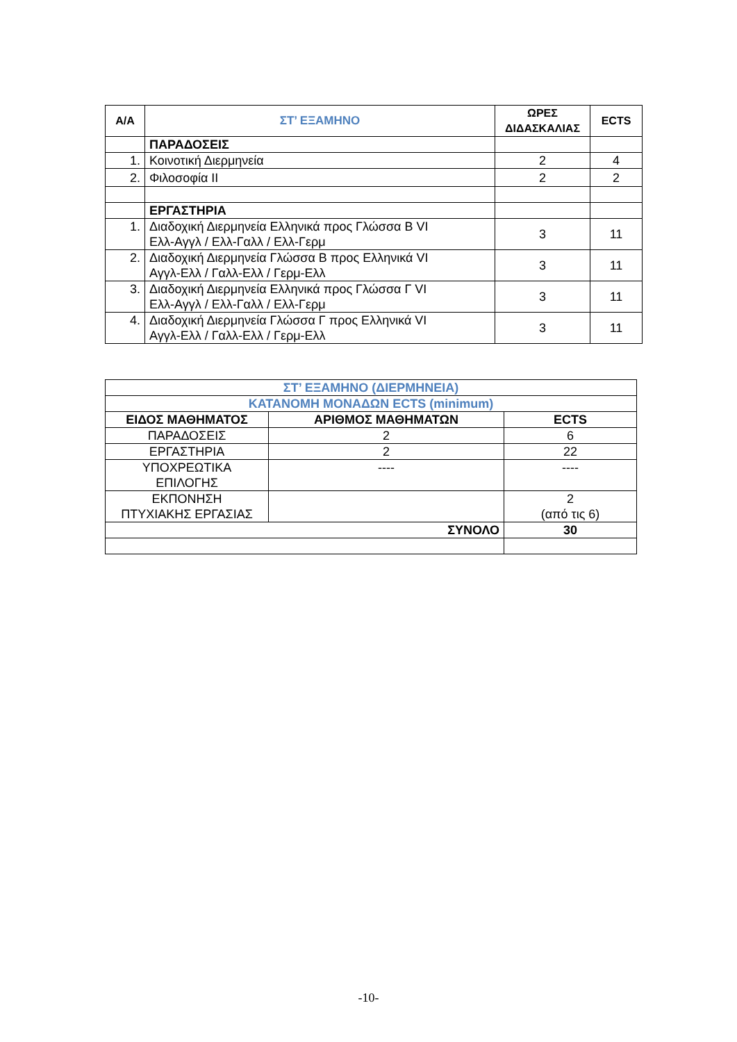| Α/Α | ΣΤ’ ΕΞΑΜΗΝΟ | ΩΡΕΣ ΔΙΔΑΣΚΑΛΙΑΣ | ECTS |
| --- | --- | --- | --- |
| | ΠΑΡΑΔΟΣΕΙΣ | | |
| 1. | Κοινοτική Διερμηνεία | 2 | 4 |
| 2. | Φιλοσοφία ΙΙ | 2 | 2 |
| | ΕΡΓΑΣΤΗΡΙΑ | | |
| 1. | Διαδοχική Διερμηνεία Ελληνικά προς Γλώσσα Β VI Ελλ-Αγγλ / Ελλ-Γαλλ / Ελλ-Γερμ | 3 | 11 |
| 2. | Διαδοχική Διερμηνεία Γλώσσα Β προς Ελληνικά VI Αγγλ-Ελλ / Γαλλ-Ελλ / Γερμ-Ελλ | 3 | 11 |
| 3. | Διαδοχική Διερμηνεία Ελληνικά προς Γλώσσα Γ VI Ελλ-Αγγλ / Ελλ-Γαλλ / Ελλ-Γερμ | 3 | 11 |
| 4. | Διαδοχική Διερμηνεία Γλώσσα Γ προς Ελληνικά VI Αγγλ-Ελλ / Γαλλ-Ελλ / Γερμ-Ελλ | 3 | 11 |
| ΣΤ’ ΕΞΑΜΗΝΟ (ΔΙΕΡΜΗΝΕΙΑ) | | |
| ΚΑΤΑΝΟΜΗ ΜΟΝΑΔΩΝ ECTS (minimum) | | |
| ΕΙΔΟΣ ΜΑΘΗΜΑΤΟΣ | ΑΡΙΘΜΟΣ ΜΑΘΗΜΑΤΩΝ | ECTS |
| ΠΑΡΑΔΟΣΕΙΣ | 2 | 6 |
| ΕΡΓΑΣΤΗΡΙΑ | 2 | 22 |
| ΥΠΟΧΡΕΩΤΙΚΑ ΕΠΙΛΟΓΗΣ | ---- | ---- |
| ΕΚΠΟΝΗΣΗ ΠΤΥΧΙΑΚΗΣ ΕΡΓΑΣΙΑΣ | | 2 (από τις 6) |
| ΣΥΝΟΛΟ | | 30 |
-10-